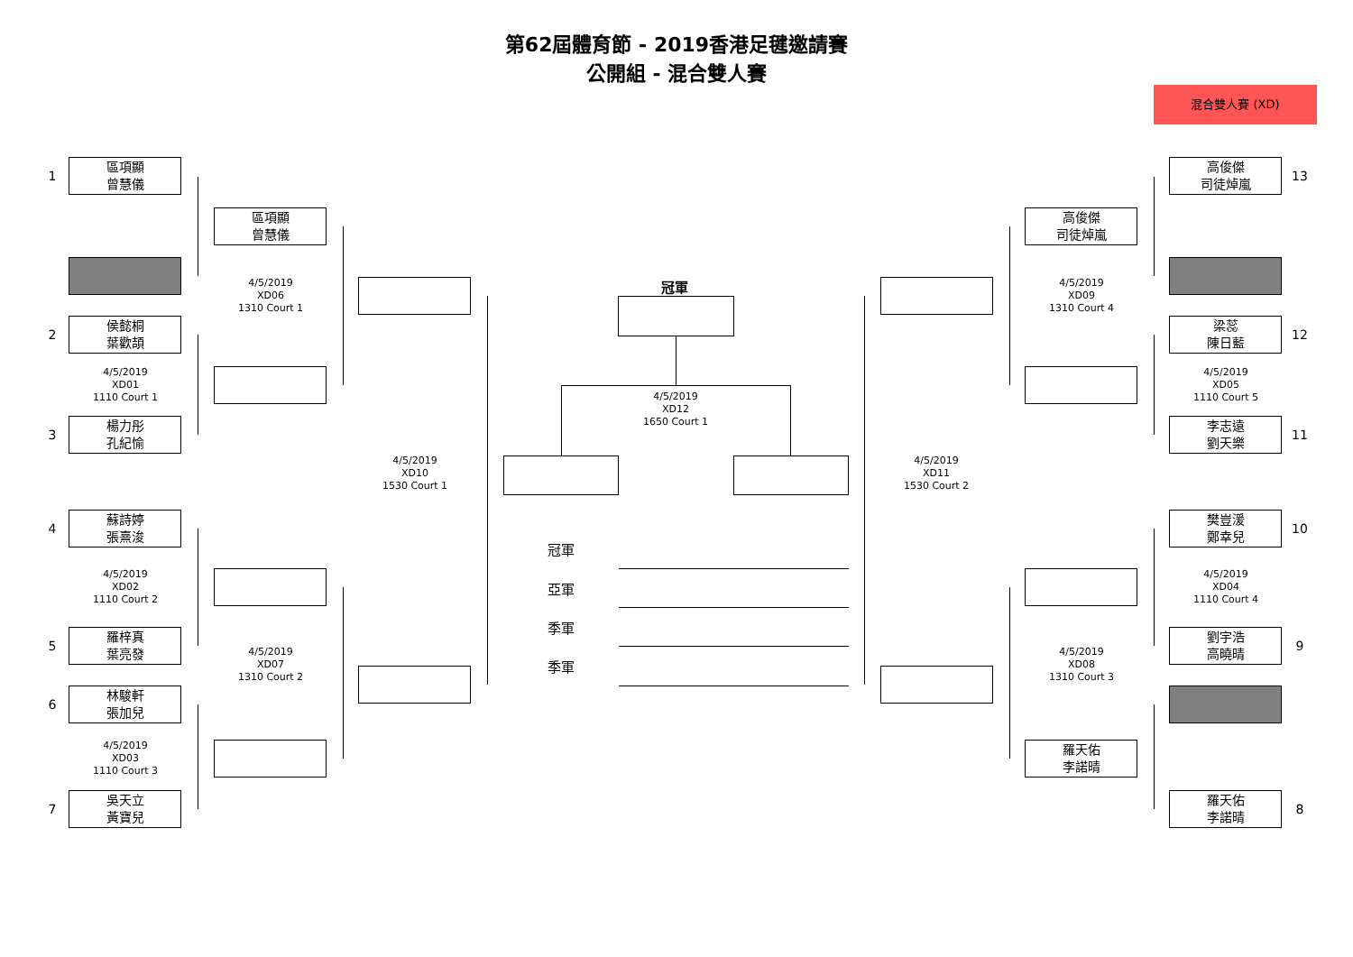第62屆體育節 - 2019香港足毽邀請賽
公開組 - 混合雙人賽
混合雙人賽 (XD)
1
區項顯
曾慧儀
2
侯懿桐
葉歡頡
4/5/2019
XD01
1110 Court 1
3
楊力彤
孔紀愉
4
蘇詩婷
張熹浚
4/5/2019
XD02
1110 Court 2
5
羅梓真
葉亮發
6
林駿軒
張加兒
4/5/2019
XD03
1110 Court 3
7
吳天立
黃寶兒
區項顯
曾慧儀
4/5/2019
XD06
1310 Court 1
4/5/2019
XD07
1310 Court 2
4/5/2019
XD10
1530 Court 1
冠軍
4/5/2019
XD12
1650 Court 1
冠軍
亞軍
季軍
季軍
4/5/2019
XD11
1530 Court 2
高俊傑
司徒焯嵐
4/5/2019
XD09
1310 Court 4
4/5/2019
XD08
1310 Court 3
羅天佑
李諾晴
高俊傑
司徒焯嵐
13
梁蕊
陳日藍
12
4/5/2019
XD05
1110 Court 5
李志遠
劉天樂
11
樊豈湲
鄭幸兒
10
4/5/2019
XD04
1110 Court 4
劉宇浩
高曉晴
9
羅天佑
李諾晴
8